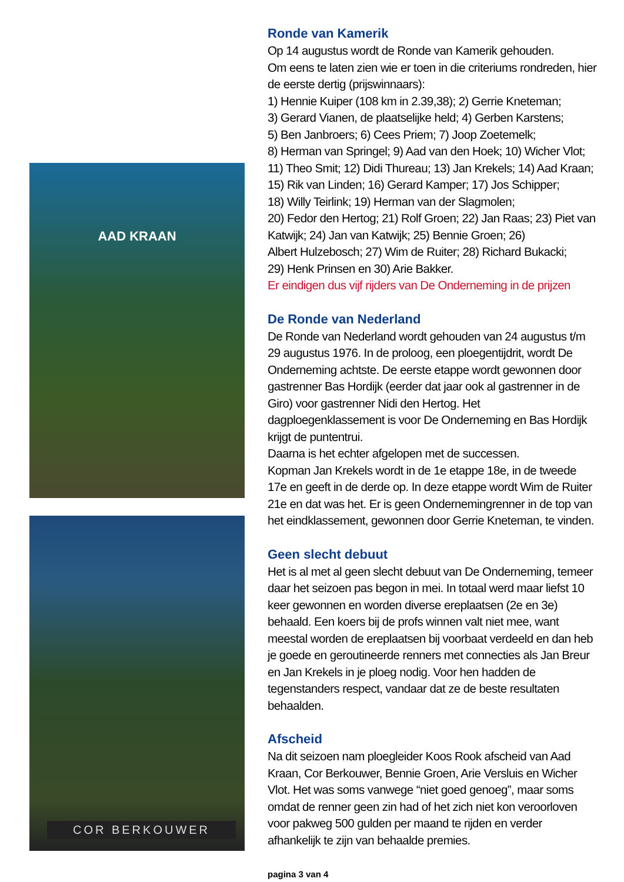AAD KRAAN
COR BERKOUWER
Ronde van Kamerik
Op 14 augustus wordt de Ronde van Kamerik gehouden.
Om eens te laten zien wie er toen in die criteriums rondreden, hier de eerste dertig (prijswinnaars):
1) Hennie Kuiper (108 km in 2.39,38); 2) Gerrie Kneteman;
3) Gerard Vianen, de plaatselijke held; 4) Gerben Karstens;
5) Ben Janbroers; 6) Cees Priem; 7) Joop Zoetemelk;
8) Herman van Springel; 9) Aad van den Hoek; 10) Wicher Vlot;
11) Theo Smit; 12) Didi Thureau; 13) Jan Krekels; 14) Aad Kraan;
15) Rik van Linden; 16) Gerard Kamper; 17) Jos Schipper;
18) Willy Teirlink; 19) Herman van der Slagmolen;
20) Fedor den Hertog; 21) Rolf Groen; 22) Jan Raas; 23) Piet van Katwijk; 24) Jan van Katwijk; 25) Bennie Groen; 26)
Albert Hulzebosch; 27) Wim de Ruiter; 28) Richard Bukacki;
29) Henk Prinsen en 30) Arie Bakker.
Er eindigen dus vijf rijders van De Onderneming in de prijzen
De Ronde van Nederland
De Ronde van Nederland wordt gehouden van 24 augustus t/m 29 augustus 1976. In de proloog, een ploegentijdrit, wordt De Onderneming achtste. De eerste etappe wordt gewonnen door gastrenner Bas Hordijk (eerder dat jaar ook al gastrenner in de Giro) voor gastrenner Nidi den Hertog. Het dagploegenklassement is voor De Onderneming en Bas Hordijk krijgt de puntentrui.
Daarna is het echter afgelopen met de successen.
Kopman Jan Krekels wordt in de 1e etappe 18e, in de tweede 17e en geeft in de derde op. In deze etappe wordt Wim de Ruiter 21e en dat was het. Er is geen Ondernemingrenner in de top van het eindklassement, gewonnen door Gerrie Kneteman, te vinden.
Geen slecht debuut
Het is al met al geen slecht debuut van De Onderneming, temeer daar het seizoen pas begon in mei. In totaal werd maar liefst 10 keer gewonnen en worden diverse ereplaatsen (2e en 3e) behaald. Een koers bij de profs winnen valt niet mee, want meestal worden de ereplaatsen bij voorbaat verdeeld en dan heb je goede en geroutineerde renners met connecties als Jan Breur en Jan Krekels in je ploeg nodig. Voor hen hadden de tegenstanders respect, vandaar dat ze de beste resultaten behaalden.
Afscheid
Na dit seizoen nam ploegleider Koos Rook afscheid van Aad Kraan, Cor Berkouwer, Bennie Groen, Arie Versluis en Wicher Vlot. Het was soms vanwege “niet goed genoeg”, maar soms omdat de renner geen zin had of het zich niet kon veroorloven voor pakweg 500 gulden per maand te rijden en verder afhankelijk te zijn van behaalde premies.
pagina 3 van 4